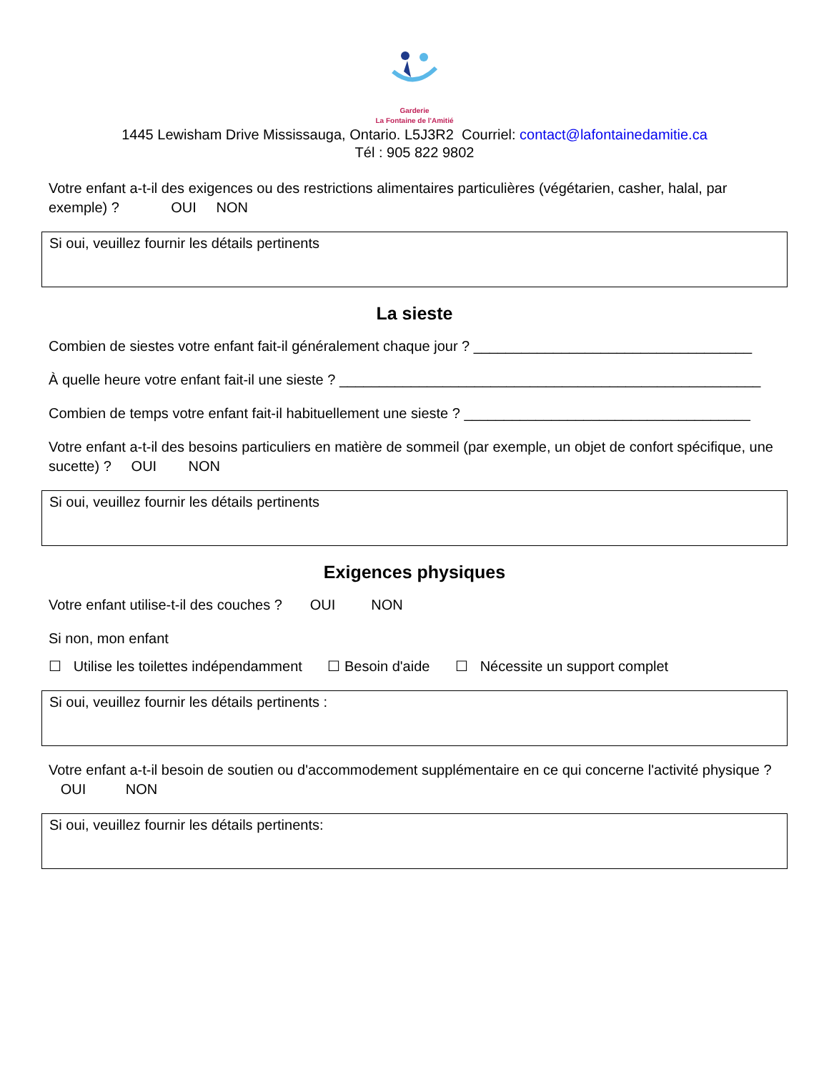Garderie
La Fontaine de l'Amitié
1445 Lewisham Drive Mississauga, Ontario. L5J3R2 Courriel: contact@lafontainedamitie.ca
Tél : 905 822 9802
Votre enfant a-t-il des exigences ou des restrictions alimentaires particulières (végétarien, casher, halal, par exemple) ? OUI NON
Si oui, veuillez fournir les détails pertinents
La sieste
Combien de siestes votre enfant fait-il généralement chaque jour ? ___________________________________
À quelle heure votre enfant fait-il une sieste ? _____________________________________________________
Combien de temps votre enfant fait-il habituellement une sieste ? ____________________________________
Votre enfant a-t-il des besoins particuliers en matière de sommeil (par exemple, un objet de confort spécifique, une sucette) ? OUI NON
Si oui, veuillez fournir les détails pertinents
Exigences physiques
Votre enfant utilise-t-il des couches ? OUI NON
Si non, mon enfant
☐ Utilise les toilettes indépendamment ☐ Besoin d'aide ☐ Nécessite un support complet
Si oui, veuillez fournir les détails pertinents :
Votre enfant a-t-il besoin de soutien ou d'accommodement supplémentaire en ce qui concerne l'activité physique ? OUI NON
Si oui, veuillez fournir les détails pertinents: